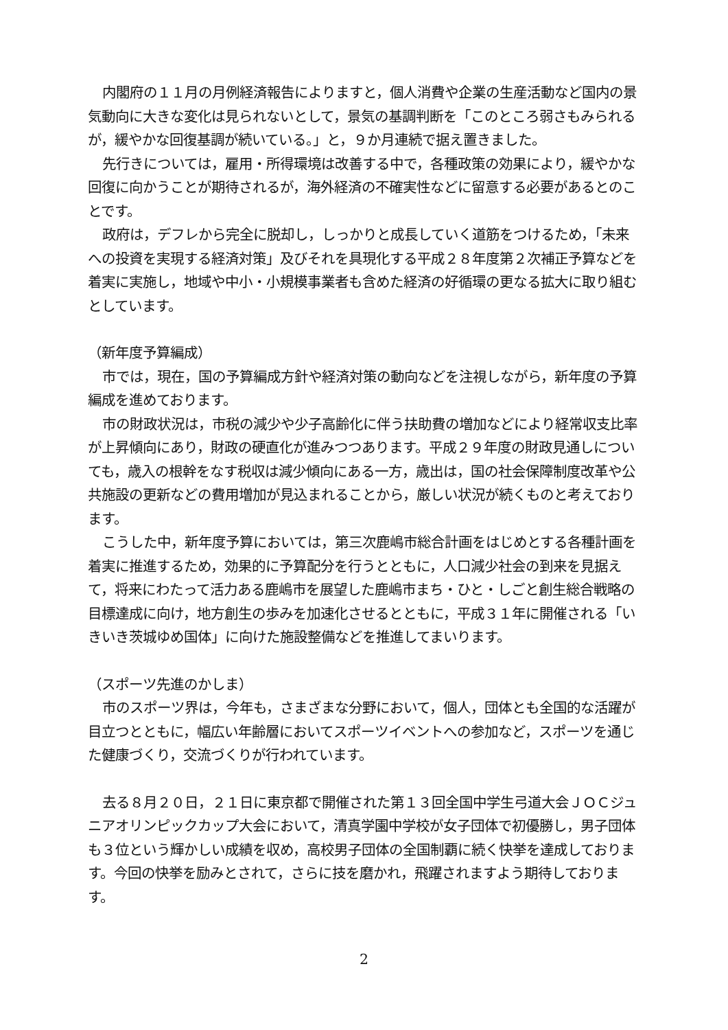内閣府の１１月の月例経済報告によりますと，個人消費や企業の生産活動など国内の景気動向に大きな変化は見られないとして，景気の基調判断を「このところ弱さもみられるが，緩やかな回復基調が続いている。」と，９か月連続で据え置きました。
先行きについては，雇用・所得環境は改善する中で，各種政策の効果により，緩やかな回復に向かうことが期待されるが，海外経済の不確実性などに留意する必要があるとのことです。
政府は，デフレから完全に脱却し，しっかりと成長していく道筋をつけるため，「未来への投資を実現する経済対策」及びそれを具現化する平成２８年度第２次補正予算などを着実に実施し，地域や中小・小規模事業者も含めた経済の好循環の更なる拡大に取り組むとしています。
（新年度予算編成）
市では，現在，国の予算編成方針や経済対策の動向などを注視しながら，新年度の予算編成を進めております。
市の財政状況は，市税の減少や少子高齢化に伴う扶助費の増加などにより経常収支比率が上昇傾向にあり，財政の硬直化が進みつつあります。平成２９年度の財政見通しについても，歳入の根幹をなす税収は減少傾向にある一方，歳出は，国の社会保障制度改革や公共施設の更新などの費用増加が見込まれることから，厳しい状況が続くものと考えております。
こうした中，新年度予算においては，第三次鹿嶋市総合計画をはじめとする各種計画を着実に推進するため，効果的に予算配分を行うとともに，人口減少社会の到来を見据えて，将来にわたって活力ある鹿嶋市を展望した鹿嶋市まち・ひと・しごと創生総合戦略の目標達成に向け，地方創生の歩みを加速化させるとともに，平成３１年に開催される「いきいき茨城ゆめ国体」に向けた施設整備などを推進してまいります。
（スポーツ先進のかしま）
市のスポーツ界は，今年も，さまざまな分野において，個人，団体とも全国的な活躍が目立つとともに，幅広い年齢層においてスポーツイベントへの参加など，スポーツを通じた健康づくり，交流づくりが行われています。
去る８月２０日，２１日に東京都で開催された第１３回全国中学生弓道大会ＪＯＣジュニアオリンピックカップ大会において，清真学園中学校が女子団体で初優勝し，男子団体も３位という輝かしい成績を収め，高校男子団体の全国制覇に続く快挙を達成しております。今回の快挙を励みとされて，さらに技を磨かれ，飛躍されますよう期待しております。
2